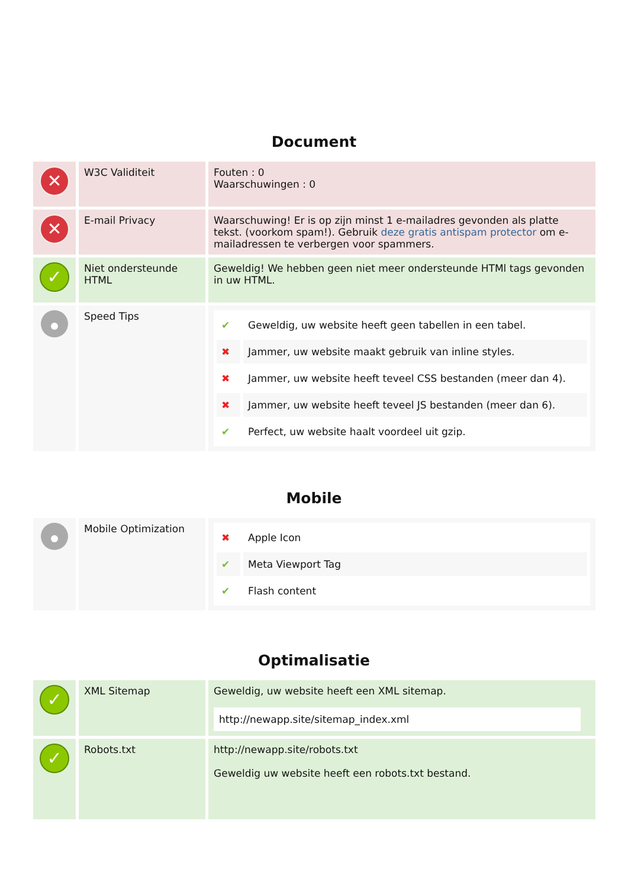Document
| ✕ | W3C Validiteit | Fouten : 0 Waarschuwingen : 0 |
| ✕ | E-mail Privacy | Waarschuwing! Er is op zijn minst 1 e-mailadres gevonden als platte tekst. (voorkom spam!). Gebruik deze gratis antispam protector om e-mailadressen te verbergen voor spammers. |
| ✓ | Niet ondersteunde HTML | Geweldig! We hebben geen niet meer ondersteunde HTMl tags gevonden in uw HTML. |
| | Speed Tips | / ✔ / Geweldig, uw website heeft geen tabellen in een tabel. / / ✖ / Jammer, uw website maakt gebruik van inline styles. / / ✖ / Jammer, uw website heeft teveel CSS bestanden (meer dan 4). / / ✖ / Jammer, uw website heeft teveel JS bestanden (meer dan 6). / / ✔ / Perfect, uw website haalt voordeel uit gzip. / |
Mobile
| | Mobile Optimization | / ✖ / Apple Icon / / ✔ / Meta Viewport Tag / / ✔ / Flash content / |
Optimalisatie
| ✓ | XML Sitemap | Geweldig, uw website heeft een XML sitemap. http://newapp.site/sitemap_index.xml |
| ✓ | Robots.txt | http://newapp.site/robots.txt Geweldig uw website heeft een robots.txt bestand. |